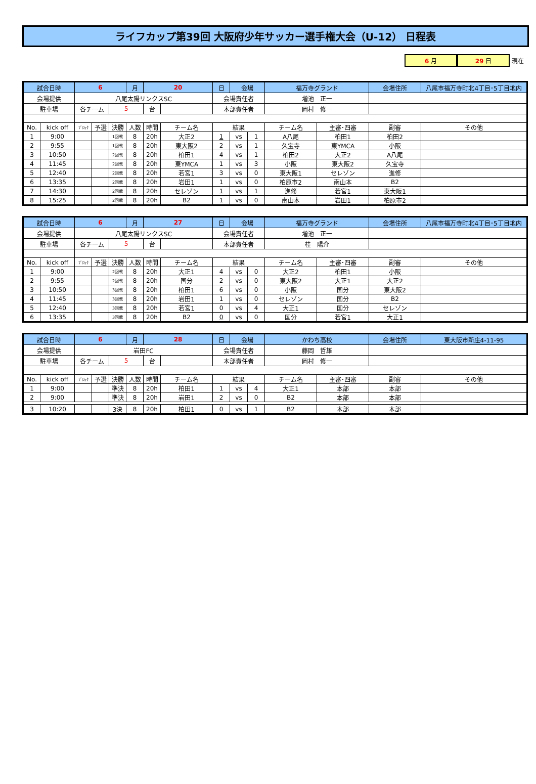ライフカップ第39回 大阪府少年サッカー選手権大会（U-12） 日程表
6 月 29 日 現在
| 試合日時 | | 6 | | | 月 | 20 | | 日 | 会場 | | 福万寺グランド | | 会場住所 | 八尾市福万寺町北4丁目･5丁目地内 |
| 会場提供 | | 八尾太陽リンクスSC | | | | | | 会場責任者 | | | 増池 正一 | | | |
| 駐車場 | | 各チーム | | 5 | | 台 | | 本部責任者 | | | 岡村 修一 | | | |
| No. | kick off | ﾌﾞﾛｯｸ | 予選 | 決勝 | 人数 | 時間 | チーム名 | 結果 | | | チーム名 | 主審･四審 | 副審 | その他 |
| 1 | 9:00 | | | 1回戦 | 8 | 20h | 大正2 | 1 | vs | 1 | A八尾 | 柏田1 | 柏田2 | |
| 2 | 9:55 | | | 1回戦 | 8 | 20h | 東大阪2 | 2 | vs | 1 | 久宝寺 | 東YMCA | 小阪 | |
| 3 | 10:50 | | | 2回戦 | 8 | 20h | 柏田1 | 4 | vs | 1 | 柏田2 | 大正2 | A八尾 | |
| 4 | 11:45 | | | 2回戦 | 8 | 20h | 東YMCA | 1 | vs | 3 | 小阪 | 東大阪2 | 久宝寺 | |
| 5 | 12:40 | | | 2回戦 | 8 | 20h | 若宮1 | 3 | vs | 0 | 東大阪1 | セレゾン | 進修 | |
| 6 | 13:35 | | | 2回戦 | 8 | 20h | 岩田1 | 1 | vs | 0 | 柏原市2 | 南山本 | B2 | |
| 7 | 14:30 | | | 2回戦 | 8 | 20h | セレゾン | 1 | vs | 1 | 進修 | 若宮1 | 東大阪1 | |
| 8 | 15:25 | | | 2回戦 | 8 | 20h | B2 | 1 | vs | 0 | 南山本 | 岩田1 | 柏原市2 | |
| 試合日時 | | 6 | | | 月 | 27 | | 日 | 会場 | | 福万寺グランド | | 会場住所 | 八尾市福万寺町北4丁目･5丁目地内 |
| 会場提供 | | 八尾太陽リンクスSC | | | | | | 会場責任者 | | | 増池 正一 | | | |
| 駐車場 | | 各チーム | | 5 | | 台 | | 本部責任者 | | | 桂 陽介 | | | |
| No. | kick off | ﾌﾞﾛｯｸ | 予選 | 決勝 | 人数 | 時間 | チーム名 | 結果 | | | チーム名 | 主審･四審 | 副審 | その他 |
| 1 | 9:00 | | | 2回戦 | 8 | 20h | 大正1 | 4 | vs | 0 | 大正2 | 柏田1 | 小阪 | |
| 2 | 9:55 | | | 2回戦 | 8 | 20h | 国分 | 2 | vs | 0 | 東大阪2 | 大正1 | 大正2 | |
| 3 | 10:50 | | | 3回戦 | 8 | 20h | 柏田1 | 6 | vs | 0 | 小阪 | 国分 | 東大阪2 | |
| 4 | 11:45 | | | 3回戦 | 8 | 20h | 岩田1 | 1 | vs | 0 | セレゾン | 国分 | B2 | |
| 5 | 12:40 | | | 3回戦 | 8 | 20h | 若宮1 | 0 | vs | 4 | 大正1 | 国分 | セレゾン | |
| 6 | 13:35 | | | 3回戦 | 8 | 20h | B2 | 0 | vs | 0 | 国分 | 若宮1 | 大正1 | |
| 試合日時 | | 6 | | | 月 | 28 | | 日 | 会場 | | かわち高校 | | 会場住所 | 東大阪市新庄4-11-95 |
| 会場提供 | | 岩田FC | | | | | | 会場責任者 | | | 藤岡 哲雄 | | | |
| 駐車場 | | 各チーム | | 5 | | 台 | | 本部責任者 | | | 岡村 修一 | | | |
| No. | kick off | ﾌﾞﾛｯｸ | 予選 | 決勝 | 人数 | 時間 | チーム名 | 結果 | | | チーム名 | 主審･四審 | 副審 | その他 |
| 1 | 9:00 | | | 準決 | 8 | 20h | 柏田1 | 1 | vs | 4 | 大正1 | 本部 | 本部 | |
| 2 | 9:00 | | | 準決 | 8 | 20h | 岩田1 | 2 | vs | 0 | B2 | 本部 | 本部 | |
| 3 | 10:20 | | | 3決 | 8 | 20h | 柏田1 | 0 | vs | 1 | B2 | 本部 | 本部 | |